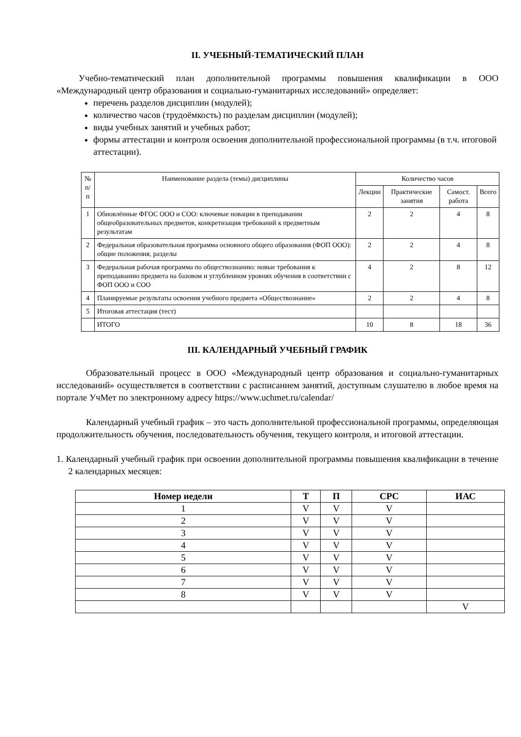II. УЧЕБНЫЙ-ТЕМАТИЧЕСКИЙ ПЛАН
Учебно-тематический план дополнительной программы повышения квалификации в ООО «Международный центр образования и социально-гуманитарных исследований» определяет:
перечень разделов дисциплин (модулей);
количество часов (трудоёмкость) по разделам дисциплин (модулей);
виды учебных занятий и учебных работ;
формы аттестации и контроля освоения дополнительной профессиональной программы (в т.ч. итоговой аттестации).
| № п/п | Наименование раздела (темы) дисциплины | Количество часов | | | |
| | | Лекции | Практические занятия | Самост. работа | Всего |
| 1 | Обновлённые ФГОС ООО и СОО: ключевые новации в преподавании общеобразовательных предметов, конкретизация требований к предметным результатам | 2 | 2 | 4 | 8 |
| 2 | Федеральная образовательная программа основного общего образования (ФОП ООО): общие положения, разделы | 2 | 2 | 4 | 8 |
| 3 | Федеральная рабочая программа по обществознанию: новые требования к преподаванию предмета на базовом и углубленном уровнях обучения в соответствии с ФОП ООО и СОО | 4 | 2 | 8 | 12 |
| 4 | Планируемые результаты освоения учебного предмета «Обществознание» | 2 | 2 | 4 | 8 |
| 5 | Итоговая аттестация (тест) | | | | |
| | ИТОГО | 10 | 8 | 18 | 36 |
III. КАЛЕНДАРНЫЙ УЧЕБНЫЙ ГРАФИК
Образовательный процесс в ООО «Международный центр образования и социально-гуманитарных исследований» осуществляется в соответствии с расписанием занятий, доступным слушателю в любое время на портале УчМет по электронному адресу https://www.uchmet.ru/calendar/
Календарный учебный график – это часть дополнительной профессиональной программы, определяющая продолжительность обучения, последовательность обучения, текущего контроля, и итоговой аттестации.
1. Календарный учебный график при освоении дополнительной программы повышения квалификации в течение 2 календарных месяцев:
| Номер недели | Т | П | СРС | ИАС |
| --- | --- | --- | --- | --- |
| 1 | V | V | V | |
| 2 | V | V | V | |
| 3 | V | V | V | |
| 4 | V | V | V | |
| 5 | V | V | V | |
| 6 | V | V | V | |
| 7 | V | V | V | |
| 8 | V | V | V | |
| | | | | V |